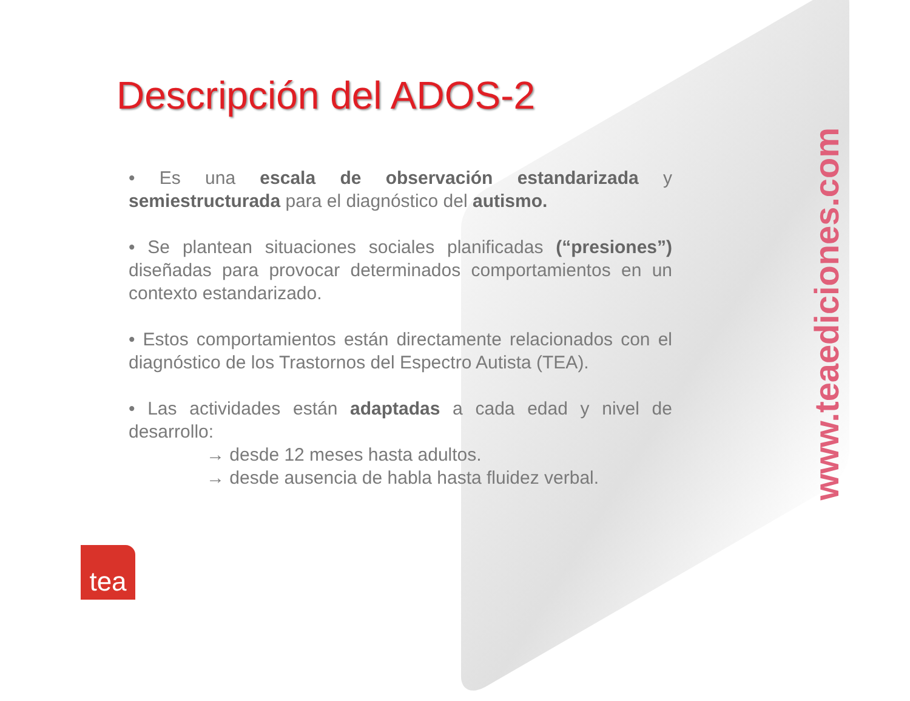Descripción del ADOS-2
• Es una escala de observación estandarizada y semiestructurada para el diagnóstico del autismo.
• Se plantean situaciones sociales planificadas (“presiones”) diseñadas para provocar determinados comportamientos en un contexto estandarizado.
• Estos comportamientos están directamente relacionados con el diagnóstico de los Trastornos del Espectro Autista (TEA).
• Las actividades están adaptadas a cada edad y nivel de desarrollo:
→ desde 12 meses hasta adultos.
→ desde ausencia de habla hasta fluidez verbal.
www.teaediciones.com
tea